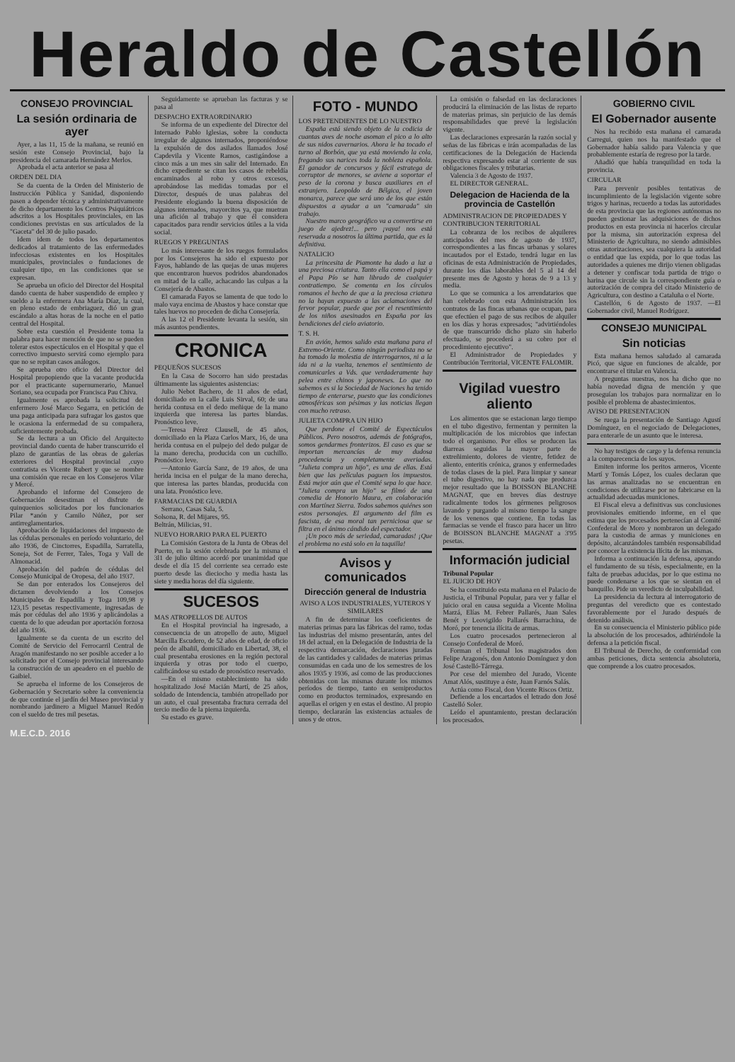Heraldo de Castellón
CONSEJO PROVINCIAL
La sesión ordinaria de ayer
Ayer, a las 11, 15 de la mañana, se reunió en sesión este Consejo Provincial, bajo la presidencia del camarada Hernández Merlos.
Aprobada el acta anterior se pasa al
ORDEN DEL DIA
Se da cuenta de la Orden del Ministerio de Instrucción Pública y Sanidad, disponiendo pasen a depender técnica y administrativamente de dicho departamento los Centros Psiquiátricos adscritos a los Hospitales provinciales, en las condiciones previstas en sus artículados de la "Gaceta" del 30 de julio pasado.
Idem idem de todos los departamentos dedicados al tratamiento de las enfermedades infecciosas existentes en los Hospitales municipales, provinciales o fundaciones de cualquier tipo, en las condiciones que se expresan.
Se aprueba un oficio del Director del Hospital dando cuenta de haber suspendido de empleo y sueldo a la enfermera Ana María Díaz, la cual, en pleno estado de embriaguez, dió un gran escándalo a altas horas de la noche en el patio central del Hospital.
Sobre esta cuestión el Presidente toma la palabra para hacer mención de que no se pueden tolerar estos espectáculos en el Hospital y que el correctivo impuesto servirá como ejemplo para que no se repitan casos análogos.
Se aprueba otro oficio del Director del Hospital propopiendo que la vacante producida por el practicante supernumerario, Manuel Soriano, sea ocupada por Francisca Pau Chiva.
Igualmente es aprobada la solicitud del enfermero José Marco Segarra, en petición de una paga anticipada para sufragar los gastos que le ocasiona la enfermedad de su compañera, suficientemente probada.
Se da lectura a un Oficio del Arquitecto provincial dando cuenta de haber transcurrido el plazo de garantías de las obras de galerías exteriores del Hospital provincial ,cuyo contratista es Vicente Rubert y que se nombre una comisión que recae en los Consejeros Vilar y Mercé.
Aprobando el informe del Consejero de Gobernación desestiman el disfrute de quinquenios solicitados por los funcionarios Pilar *anón y Camilo Núñez, por ser antirreglamentarios.
Aprobación de liquidaciones del impuesto de las cédulas personales en período voluntario, del año 1936, de Cinctorres, Espadilla, Sarratella, Soneja, Sot de Ferrer, Tales, Toga y Vall de Almonacid.
Aprobación del padrón de cédulas del Consejo Municipal de Oropesa, del año 1937.
Se dan por enterados los Consejeros del dictamen devolviendo a los Consejos Municipales de Espadilla y Toga 109,98 y 123,15 pesetas respectivamente, ingresadas de más por cédulas del año 1936 y aplicándolas a cuenta de lo que adeudan por aportación forzosa del año 1936.
Igualmente se da cuenta de un escrito del Comité de Servicio del Ferrocarril Central de Aragón manifestando no ser posible acceder a lo solicitado por el Consejo provincial interesando la construcción de un apeadero en el pueblo de Gaibiel.
Se aprueba el informe de los Consejeros de Gobernación y Secretario sobre la conveniencia de que continúe el jardín del Museo provincial y nombrando jardinero a Miguel Manuel Redón con el sueldo de tres mil pesetas.
Seguidamente se aprueban las facturas y se pasa al
DESPACHO EXTRAORDINARIO
Se informa de un expediente del Director del Internado Pablo Iglesias, sobre la conducta irregular de algunos internados, proponiéndose la expulsión de dos asilados llamados José Capdevila y Vicente Ramos, castigándose a cinco más a un mes sin salir del Internado. En dicho expediente se citan los casos de rebeldía encaminados al robo y otros excesos, aprobándose las medidas tomadas por el Director, después de unas palabras del Presidente elogiando la buena disposición de algunos internados, mayorcitos ya, que muetran una afición al trabajo y que él considera capacitados para rendir servicios útiles a la vida social.
RUEGOS Y PREGUNTAS
Lo más interesante de los ruegos formulados por los Consejeros ha sido el expuesto por Fayos, hablando de las quejas de unas mujeres que encontraron huevos podridos abandonados en mitad de la calle, achacando las culpas a la Consejería de Abastos.
El camarada Fayos se lamenta de que todo lo malo vaya encima de Abastos y hace constar que tales huevos no proceden de dicha Consejería.
A las 12 el Presidente levanta la sesión, sin más asuntos pendientes.
CRONICA
PEQUEÑOS SUCESOS
En la Casa de Socorro han sido prestadas últimamente las siguientes asistencias:
Julio Nebot Bachero, de 11 años de edad, domiciliado en la calle Luis Sirval, 60; de una herida contusa en el dedo meñique de la mano izquierda que interesa las partes blandas. Pronóstico leve.
—Teresa Pérez Clausell, de 45 años, domiciliado en la Plaza Carlos Marx, 16, de una herida contusa en el pulpejo del dedo pulgar de la mano derecha, producida con un cuchillo. Pronóstico leve.
—Antonio García Sanz, de 19 años, de una herida incisa en el pulgar de la mano derecha, que interesa las partes blandas, producida con una lata. Pronóstico leve.
FARMACIAS DE GUARDIA
Serrano, Casas Sala, 5.
Solsona, R. del Mijares, 95.
Beltrán, Milicias, 91.
NUEVO HORARIO PARA EL PUERTO
La Comisión Gestora de la Junta de Obras del Puerto, en la sesión celebrada por la misma el 3l1 de julio último acordó por unanimidad que desde el día 15 del corriente sea cerrado este puerto desde las dieciocho y media hasta las siete y media horas del día siguiente.
SUCESOS
MAS ATROPELLOS DE AUTOS
En el Hospital provincial ha ingresado, a consecuencia de un atropello de auto, Miguel Marcilla Escudero, de 52 años de edad, de oficio peón de albañil, domiciliado en Libertad, 38, el cual presentaba erosiones en la región pectoral izquierda y otras por todo el cuerpo, calificándose su estado de pronóstico reservado.
—En el mismo establecimiento ha sido hospitalizado José Macián Martí, de 25 años, soldado de Intendencia, también atropellado por un auto, el cual presentaba fractura cerrada del tercio medio de la pierna izquierda.
Su estado es grave.
FOTO - MUNDO
LOS PRETENDIENTES DE LO NUESTRO
España está siendo objeto de la codicia de cuantas aves de noche asoman el pico a lo alto de sus nidos cavernarios. Ahora le ha tocado el turno al Borbón, que ya está moviendo la cola, fregando sus narices toda la nobleza española. El ganador de concursos y fácil estratega de corruptor de menores, se aviene a soportar el peso de la corona y busca auxiliares en el extranjero. Leopoldo de Bélgica, el joven monarca, parece que será uno de los que están dispuestos a ayudar a un "camarada" sin trabajo.
Nuestro marco geográfico va a convertirse en juego de ajedrez!... pero ¡vaya! nos está reservada a nosotros la última partida, que es la definitiva.
NATALICIO
La princesita de Piamonte ha dado a luz a una preciosa criatura. Tanto ella como el papá y el Papa Pío se han librado de cualquier contratiempo. Se comenta en los círculos romanos el hecho de que a la preciosa criatura no la hayan expuesto a las aclamaciones del fervor popular, puede que por el resentimiento de los niños asesinados en España por las bendiciones del cielo aviatorio.
T. S. H.
En avión, hemos salido esta mañana para el Extremo-Oriente. Como ningún periodista no se ha tomado la molestia de interrogarnos, ni a la ida ni a la vuelta, tenemos el sentimiento de comunicarles a Vds. que verdaderamente hay pelea entre chinos y japoneses. Lo que no sabemos es si la Sociedad de Naciones ha tenido tiempo de enterarse, puesto que las condiciones atmosféricas son pésimas y las noticias llegan con mucho retraso.
JULIETA COMPRA UN HIJO
Que perdone el Comité de Espectáculos Públicos. Pero nosotros, además de fotógrafos, somos gendarmes fronterizos. El caso es que se importan mercancías de muy dudosa procedencia y completamente averiadas. "Julieta compra un hijo", es una de ellas. Está bien que las películas paguen los impuestos. Está mejor aún que el Comité sepa lo que hace. "Julieta compra un hijo" se filmó de una comedia de Honorio Maura, en colaboración con Martínez Sierra. Todos sabemos quiénes son estos personajes. El argumento del film es fascista, de esa moral tan perniciosa que se filtra en el ánimo cándido del espectador.
¡Un poco más de seriedad, camaradas! ¡Que el problema no está solo en la taquilla!
Avisos y comunicados
Dirección general de Industria
AVISO A LOS INDUSTRIALES, YUTEROS Y SIMILARES
A fin de determinar los coeficientes de materias primas para las fábricas del ramo, todas las industrias del mismo presentarán, antes del 18 del actual, en la Delegación de Industria de la respectiva demarcación, declaraciones juradas de las cantidades y calidades de materias primas consumidas en cada uno de los semestres de los años 1935 y 1936, así como de las producciones obtenidas con las mismas durante los mismos períodos de tiempo, tanto en semiproductos como en productos terminados, expresando en aquellas el origen y en estas el destino. Al propio tiempo, declararán las existencias actuales de unos y de otros.
La omisión o falsedad en las declaraciones producirá la eliminación de las listas de reparto de materias primas, sin perjuicio de las demás responsabilidades que prevé la legislación vigente.
Las declaraciones expresarán la razón social y señas de las fábricas e irán acompañadas de las certificaciones de la Delegación de Hacienda respectiva expresando estar al corriente de sus obligaciones fiscales y tributarias.
Valencia 3 de Agosto de 1937.
EL DIRECTOR GENERAL.
Delegacion de Hacienda de la provincia de Castellón
ADMINISTRACION DE PROPIEDADES Y CONTRIBUCION TERRITORIAL
La cobranza de los recibos de alquileres anticipados del mes de agosto de 1937, correspondientes a las fincas urbanas y solares incautados por el Estado, tendrá lugar en las oficinas de esta Administración de Propiedades, durante los días laborables del 5 al 14 del presente mes de Agosto y horas de 9 a 13 y media.
Lo que se comunica a los arrendatarios que han celebrado con esta Administración los contratos de las fincas urbanas que ocupan, para que efectúen el pago de sus recibos de alquiler en los días y horas expresados; "advirtiéndoles de que transcurrido dicho plazo sin haberlo efectuado, se procederá a su cobro por el procedimiento ejecutivo".
El Administrador de Propiedades y Contribución Territorial, VICENTE FALOMIR.
Vigilad vuestro aliento
Los alimentos que se estacionan largo tiempo en el tubo digestivo, fermentan y permiten la multiplicación de los microbios que infectan todo el organismo. Por ellos se producen las diarreas seguidas la mayor parte de extreñimiento, dolores de vientre, fetidez de aliento, enteritis crónica, granos y enfermedades de todas clases de la piel. Para limpiar y sanear el tubo digestivo, no hay nada que produzca mejor resultado que la BOISSON BLANCHE MAGNAT, que en breves días destruye radicalmente todos los gérmenes peligrosos lavando y purgando al mismo tiempo la sangre de los venenos que contiene. En todas las farmacias se vende el frasco para hacer un litro de BOISSON BLANCHE MAGNAT a 3'95 pesetas.
Información judicial
Tribunal Popular
EL JUICIO DE HOY
Se ha constituido esta mañana en el Palacio de Justicia, el Tribunal Popular, para ver y fallar el juicio oral en causa seguida a Vicente Molina Marzá, Elías M. Febrer Pallarés, Juan Sales Benét y Leovigildo Pallarés Barrachina, de Moró, por tenencia ilícita de armas.
Los cuatro procesados pertenecieron al Consejo Confederal de Moró.
Forman el Tribunal los magistrados don Felipe Aragonés, don Antonio Domínguez y don José Castelló-Tárrega.
Por cese del miembro del Jurado, Vicente Amat Alós, sustituye a éste, Juan Farnós Salás.
Actúa como Fiscal, don Vicente Riscos Ortiz.
Defiende a los encartados el letrado don José Castelló Soler.
Leído el apuntamiento, prestan declaración los procesados.
GOBIERNO CIVIL
El Gobernador ausente
Nos ha recibido esta mañana el camarada Carregui, quien nos ha manifestado que el Gobernador había salido para Valencia y que probablemente estaría de regreso por la tarde.
Añadió que había tranquilidad en toda la provincia.
CIRCULAR
Para prevenir posibles tentativas de incumplimiento de la legislación vigente sobre trigos y harinas, recuerdo a todas las autoridades de esta provincia que las regiones autónomas no pueden gestionar las adquisiciones de dichos productos en esta provincia ni hacerlos circular por la misma, sin autorización expresa del Ministerio de Agricultura, no siendo admisibles otras autorizaciones, sea cualquiera la autoridad o entidad que las expida, por lo que todas las autoridades a quienes me dirijo vienen obligadas a detener y confiscar toda partida de trigo o harina que circule sin la correspondiente guía o autorización de compra del citado Ministerio de Agricultura, con destino a Cataluña o el Norte.
Castellón, 6 de Agosto de 1937. —El Gobernador civil, Manuel Rodríguez.
CONSEJO MUNICIPAL
Sin noticias
Esta mañana hemos saludado al camarada Picó, que sigue en funciones de alcalde, por encontrarse el titular en Valencia.
A preguntas nuestras, nos ha dicho que no había novedad digna de mención y que proseguían los trabajos para normalizar en lo posible el problema de abastecimientos.
AVISO DE PRESENTACION
Se ruega la presentación de Santiago Agustí Domínguez, en el negociado de Delegaciones, para enterarle de un asunto que le interesa.
No hay testigos de cargo y la defensa renuncia a la comparecencia de los suyos.
Emiten informe los peritos armeros, Vicente Martí y Tomás López, los cuales declaran que las armas analizadas no se encuentran en condiciones de utilizarse por no fabricarse en la actualidad adecuadas municiones.
El Fiscal eleva a definitivas sus conclusiones provisionales emitiendo informe, en el que estima que los procesados pertenecían al Comité Confederal de Moro y nombraron un delegado para la custodia de armas y municiones en depósito, alcanzándoles también responsabilidad por conocer la existencia ilícita de las mismas.
Informa a continuación la defensa, apoyando el fundamento de su tésis, especialmente, en la falta de pruebas aducidas, por lo que estima no puede condenarse a los que se sientan en el banquillo. Pide un veredicto de inculpabilidad.
La presidencia da lectura al interrogatorio de preguntas del veredicto que es contestado favorablemente por el Jurado después de detenido análisis.
En su consecuencia el Ministerio público pide la absolución de los procesados, adhiriéndole la defensa a la petición fiscal.
El Tribunal de Derecho, de conformidad con ambas peticiones, dicta sentencia absolutoria, que comprende a los cuatro procesados.
M.E.C.D. 2016